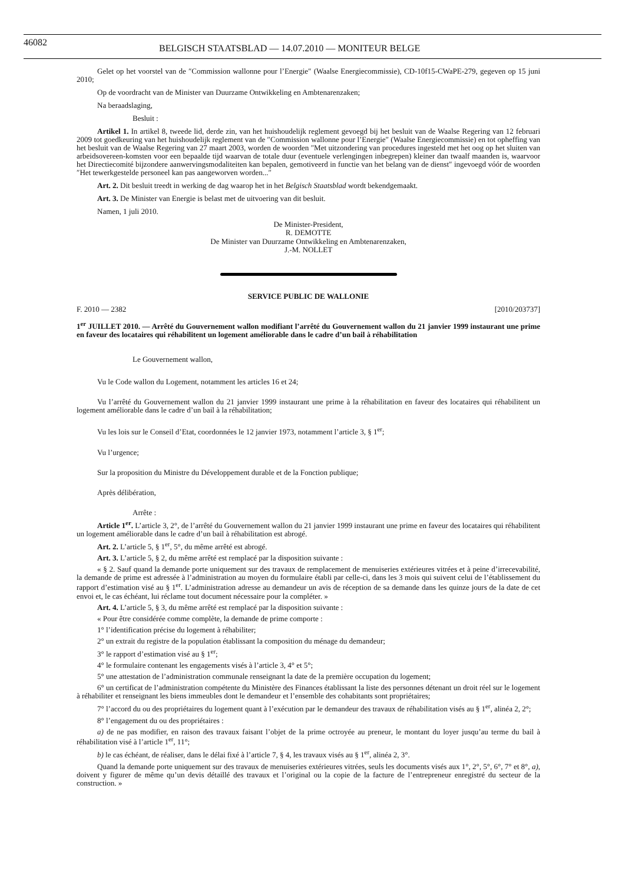46082 BELGISCH STAATSBLAD — 14.07.2010 — MONITEUR BELGE
Gelet op het voorstel van de ″Commission wallonne pour l’Energie″ (Waalse Energiecommissie), CD-10f15-CWaPE-279, gegeven op 15 juni 2010;
Op de voordracht van de Minister van Duurzame Ontwikkeling en Ambtenarenzaken;
Na beraadslaging,
Besluit :
Artikel 1. In artikel 8, tweede lid, derde zin, van het huishoudelijk reglement gevoegd bij het besluit van de Waalse Regering van 12 februari 2009 tot goedkeuring van het huishoudelijk reglement van de ″Commission wallonne pour l’Energie″ (Waalse Energiecommissie) en tot opheffing van het besluit van de Waalse Regering van 27 maart 2003, worden de woorden ″Met uitzondering van procedures ingesteld met het oog op het sluiten van arbeidsovereen-komsten voor een bepaalde tijd waarvan de totale duur (eventuele verlengingen inbegrepen) kleiner dan twaalf maanden is, waarvoor het Directiecomité bijzondere aanwervingsmodaliteiten kan bepalen, gemotiveerd in functie van het belang van de dienst″ ingevoegd vóór de woorden ″Het tewerkgestelde personeel kan pas aangeworven worden...″
Art. 2. Dit besluit treedt in werking de dag waarop het in het Belgisch Staatsblad wordt bekendgemaakt.
Art. 3. De Minister van Energie is belast met de uitvoering van dit besluit.
Namen, 1 juli 2010.
De Minister-President,
R. DEMOTTE
De Minister van Duurzame Ontwikkeling en Ambtenarenzaken,
J.-M. NOLLET
SERVICE PUBLIC DE WALLONIE
F. 2010 — 2382 [2010/203737]
1<sup>er</sup> JUILLET 2010. — Arrêté du Gouvernement wallon modifiant l’arrêté du Gouvernement wallon du 21 janvier 1999 instaurant une prime en faveur des locataires qui réhabilitent un logement améliorable dans le cadre d’un bail à réhabilitation
Le Gouvernement wallon,
Vu le Code wallon du Logement, notamment les articles 16 et 24;
Vu l’arrêté du Gouvernement wallon du 21 janvier 1999 instaurant une prime à la réhabilitation en faveur des locataires qui réhabilitent un logement améliorable dans le cadre d’un bail à la réhabilitation;
Vu les lois sur le Conseil d’Etat, coordonnées le 12 janvier 1973, notamment l’article 3, § 1<sup>er</sup>;
Vu l’urgence;
Sur la proposition du Ministre du Développement durable et de la Fonction publique;
Après délibération,
Arrête :
Article 1<sup>er</sup>. L’article 3, 2°, de l’arrêté du Gouvernement wallon du 21 janvier 1999 instaurant une prime en faveur des locataires qui réhabilitent un logement améliorable dans le cadre d’un bail à réhabilitation est abrogé.
Art. 2. L’article 5, § 1<sup>er</sup>, 5°, du même arrêté est abrogé.
Art. 3. L’article 5, § 2, du même arrêté est remplacé par la disposition suivante :
« § 2. Sauf quand la demande porte uniquement sur des travaux de remplacement de menuiseries extérieures vitrées et à peine d’irrecevabilité, la demande de prime est adressée à l’administration au moyen du formulaire établi par celle-ci, dans les 3 mois qui suivent celui de l’établissement du rapport d’estimation visé au § 1<sup>er</sup>. L’administration adresse au demandeur un avis de réception de sa demande dans les quinze jours de la date de cet envoi et, le cas échéant, lui réclame tout document nécessaire pour la compléter. »
Art. 4. L’article 5, § 3, du même arrêté est remplacé par la disposition suivante :
« Pour être considérée comme complète, la demande de prime comporte :
1° l’identification précise du logement à réhabiliter;
2° un extrait du registre de la population établissant la composition du ménage du demandeur;
3° le rapport d’estimation visé au § 1<sup>er</sup>;
4° le formulaire contenant les engagements visés à l’article 3, 4° et 5°;
5° une attestation de l’administration communale renseignant la date de la première occupation du logement;
6° un certificat de l’administration compétente du Ministère des Finances établissant la liste des personnes détenant un droit réel sur le logement à réhabiliter et renseignant les biens immeubles dont le demandeur et l’ensemble des cohabitants sont propriétaires;
7° l’accord du ou des propriétaires du logement quant à l’exécution par le demandeur des travaux de réhabilitation visés au § 1<sup>er</sup>, alinéa 2, 2°;
8° l’engagement du ou des propriétaires :
a) de ne pas modifier, en raison des travaux faisant l’objet de la prime octroyée au preneur, le montant du loyer jusqu’au terme du bail à réhabilitation visé à l’article 1<sup>er</sup>, 11°;
b) le cas échéant, de réaliser, dans le délai fixé à l’article 7, § 4, les travaux visés au § 1<sup>er</sup>, alinéa 2, 3°.
Quand la demande porte uniquement sur des travaux de menuiseries extérieures vitrées, seuls les documents visés aux 1°, 2°, 5°, 6°, 7° et 8°, a), doivent y figurer de même qu’un devis détaillé des travaux et l’original ou la copie de la facture de l’entrepreneur enregistré du secteur de la construction. »